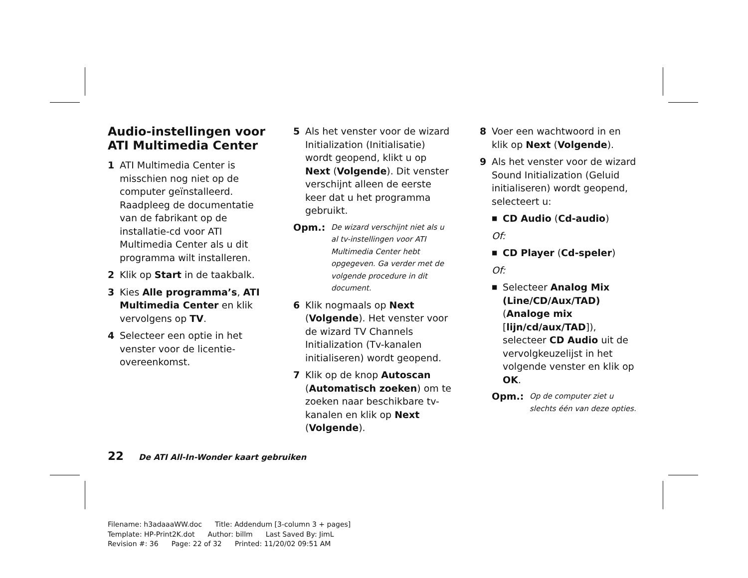Audio-instellingen voor ATI Multimedia Center
1 ATI Multimedia Center is misschien nog niet op de computer geïnstalleerd. Raadpleeg de documentatie van de fabrikant op de installatie-cd voor ATI Multimedia Center als u dit programma wilt installeren.
2 Klik op Start in de taakbalk.
3 Kies Alle programma’s, ATI Multimedia Center en klik vervolgens op TV.
4 Selecteer een optie in het venster voor de licentie-overeenkomst.
5 Als het venster voor de wizard Initialization (Initialisatie) wordt geopend, klikt u op Next (Volgende). Dit venster verschijnt alleen de eerste keer dat u het programma gebruikt.
Opm.: De wizard verschijnt niet als u al tv-instellingen voor ATI Multimedia Center hebt opgegeven. Ga verder met de volgende procedure in dit document.
6 Klik nogmaals op Next (Volgende). Het venster voor de wizard TV Channels Initialization (Tv-kanalen initialiseren) wordt geopend.
7 Klik op de knop Autoscan (Automatisch zoeken) om te zoeken naar beschikbare tv-kanalen en klik op Next (Volgende).
8 Voer een wachtwoord in en klik op Next (Volgende).
9 Als het venster voor de wizard Sound Initialization (Geluid initialiseren) wordt geopend, selecteert u:
■ CD Audio (Cd-audio)
Of:
■ CD Player (Cd-speler)
Of:
■ Selecteer Analog Mix (Line/CD/Aux/TAD) (Analoge mix [lijn/cd/aux/TAD]), selecteer CD Audio uit de vervolgkeuzelijst in het volgende venster en klik op OK.
Opm.: Op de computer ziet u slechts één van deze opties.
22 De ATI All-In-Wonder kaart gebruiken
Filename: h3adaaaWW.doc Title: Addendum [3-column 3 + pages]
Template: HP-Print2K.dot Author: billm Last Saved By: JimL
Revision #: 36 Page: 22 of 32 Printed: 11/20/02 09:51 AM